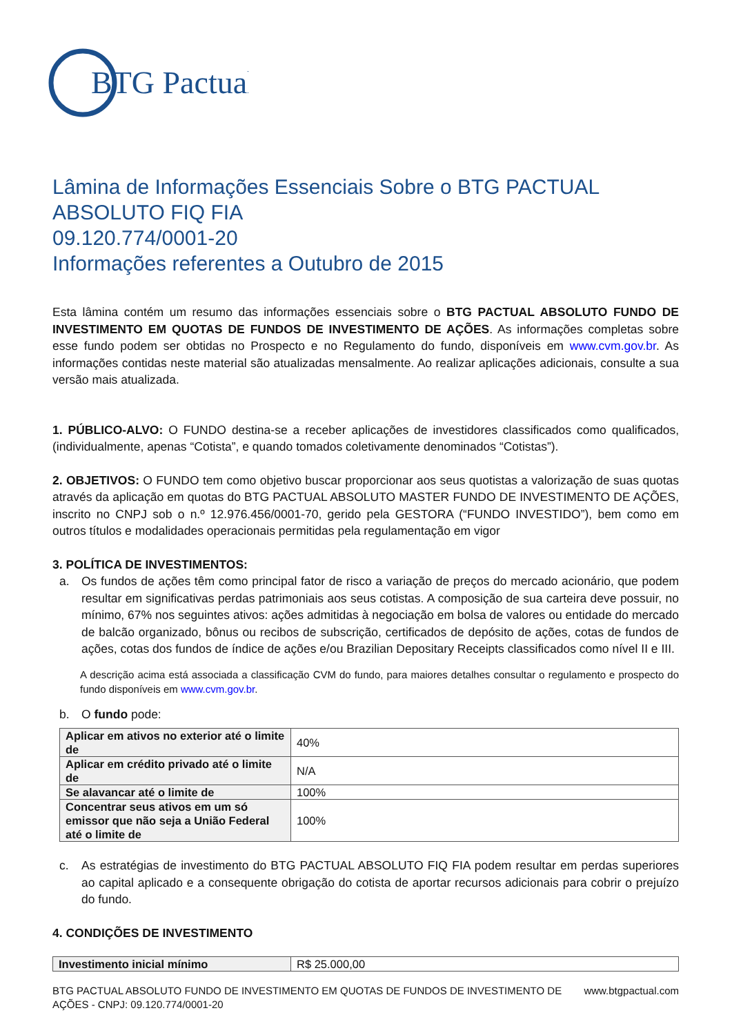BTG Pactual
Lâmina de Informações Essenciais Sobre o BTG PACTUAL ABSOLUTO FIQ FIA
09.120.774/0001-20
Informações referentes a Outubro de 2015
Esta lâmina contém um resumo das informações essenciais sobre o BTG PACTUAL ABSOLUTO FUNDO DE INVESTIMENTO EM QUOTAS DE FUNDOS DE INVESTIMENTO DE AÇÕES. As informações completas sobre esse fundo podem ser obtidas no Prospecto e no Regulamento do fundo, disponíveis em www.cvm.gov.br. As informações contidas neste material são atualizadas mensalmente. Ao realizar aplicações adicionais, consulte a sua versão mais atualizada.
1. PÚBLICO-ALVO: O FUNDO destina-se a receber aplicações de investidores classificados como qualificados, (individualmente, apenas “Cotista”, e quando tomados coletivamente denominados “Cotistas”).
2. OBJETIVOS: O FUNDO tem como objetivo buscar proporcionar aos seus quotistas a valorização de suas quotas através da aplicação em quotas do BTG PACTUAL ABSOLUTO MASTER FUNDO DE INVESTIMENTO DE AÇÕES, inscrito no CNPJ sob o n.º 12.976.456/0001-70, gerido pela GESTORA (“FUNDO INVESTIDO”), bem como em outros títulos e modalidades operacionais permitidas pela regulamentação em vigor
3. POLÍTICA DE INVESTIMENTOS:
a. Os fundos de ações têm como principal fator de risco a variação de preços do mercado acionário, que podem resultar em significativas perdas patrimoniais aos seus cotistas. A composição de sua carteira deve possuir, no mínimo, 67% nos seguintes ativos: ações admitidas à negociação em bolsa de valores ou entidade do mercado de balcão organizado, bônus ou recibos de subscrição, certificados de depósito de ações, cotas de fundos de ações, cotas dos fundos de índice de ações e/ou Brazilian Depositary Receipts classificados como nível II e III.
A descrição acima está associada a classificação CVM do fundo, para maiores detalhes consultar o regulamento e prospecto do fundo disponíveis em www.cvm.gov.br.
b. O fundo pode:
| Aplicar em ativos no exterior até o limite de | 40% |
| Aplicar em crédito privado até o limite de | N/A |
| Se alavancar até o limite de | 100% |
| Concentrar seus ativos em um só emissor que não seja a União Federal até o limite de | 100% |
c. As estratégias de investimento do BTG PACTUAL ABSOLUTO FIQ FIA podem resultar em perdas superiores ao capital aplicado e a consequente obrigação do cotista de aportar recursos adicionais para cobrir o prejuízo do fundo.
4. CONDIÇÕES DE INVESTIMENTO
| Investimento inicial mínimo | R$ 25.000,00 |
BTG PACTUAL ABSOLUTO FUNDO DE INVESTIMENTO EM QUOTAS DE FUNDOS DE INVESTIMENTO DE
AÇÕES - CNPJ: 09.120.774/0001-20 www.btgpactual.com